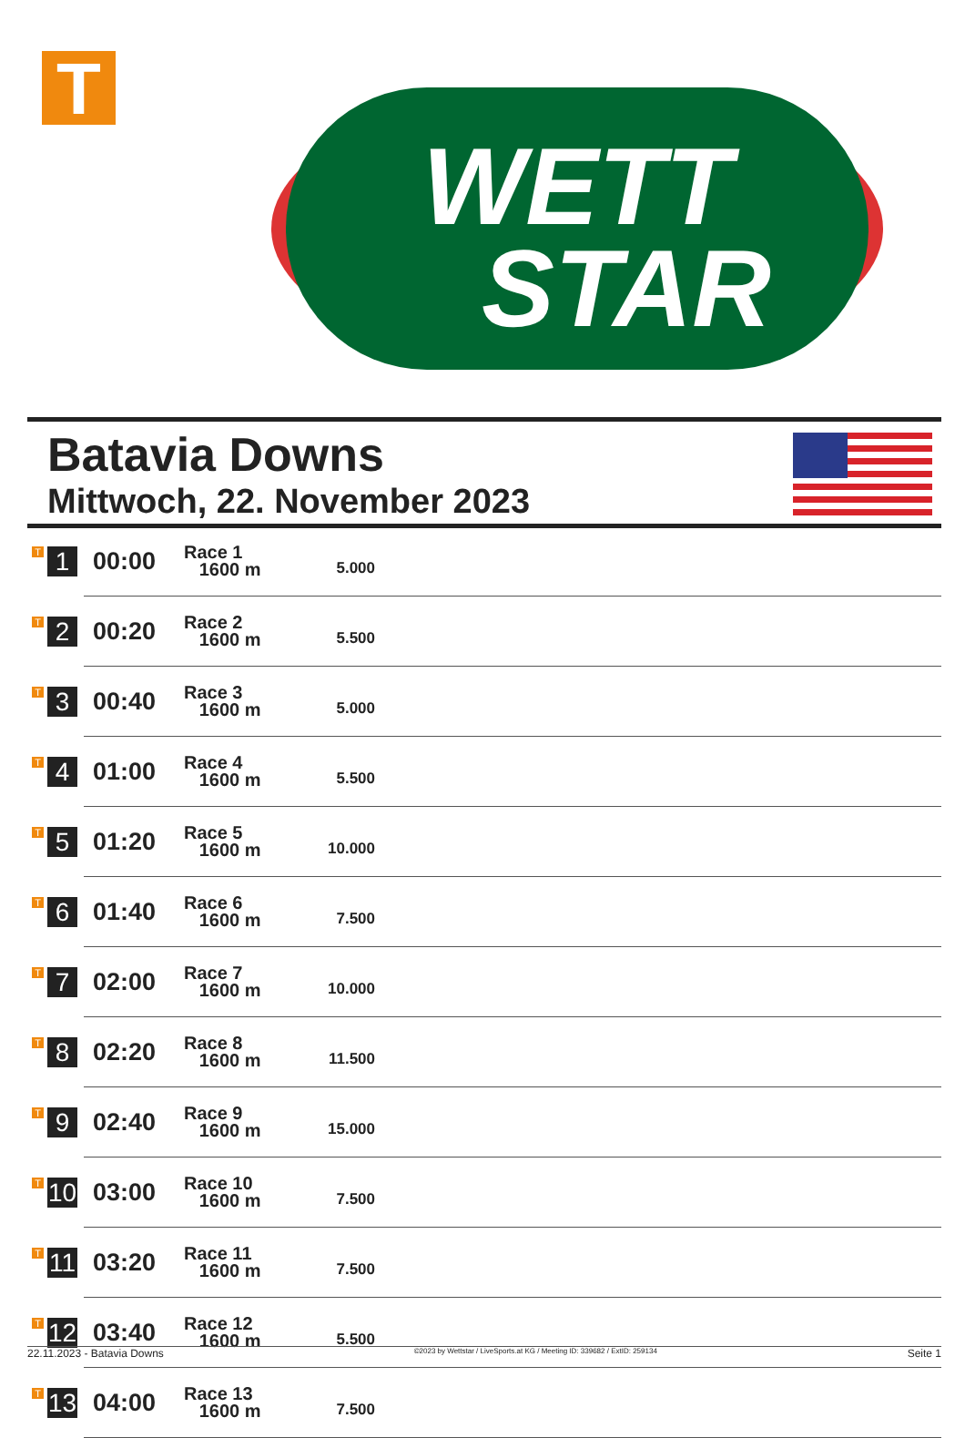T
WETT
STAR
Batavia Downs
Mittwoch, 22. November 2023
| T 1 | 00:00 | Race 1 1600 m | 5.000 | |
| T 2 | 00:20 | Race 2 1600 m | 5.500 | |
| T 3 | 00:40 | Race 3 1600 m | 5.000 | |
| T 4 | 01:00 | Race 4 1600 m | 5.500 | |
| T 5 | 01:20 | Race 5 1600 m | 10.000 | |
| T 6 | 01:40 | Race 6 1600 m | 7.500 | |
| T 7 | 02:00 | Race 7 1600 m | 10.000 | |
| T 8 | 02:20 | Race 8 1600 m | 11.500 | |
| T 9 | 02:40 | Race 9 1600 m | 15.000 | |
| T 10 | 03:00 | Race 10 1600 m | 7.500 | |
| T 11 | 03:20 | Race 11 1600 m | 7.500 | |
| T 12 | 03:40 | Race 12 1600 m | 5.500 | |
| T 13 | 04:00 | Race 13 1600 m | 7.500 | |
22.11.2023 - Batavia Downs ©2023 by Wettstar / LiveSports.at KG / Meeting ID: 339682 / ExtID: 259134 Seite 1